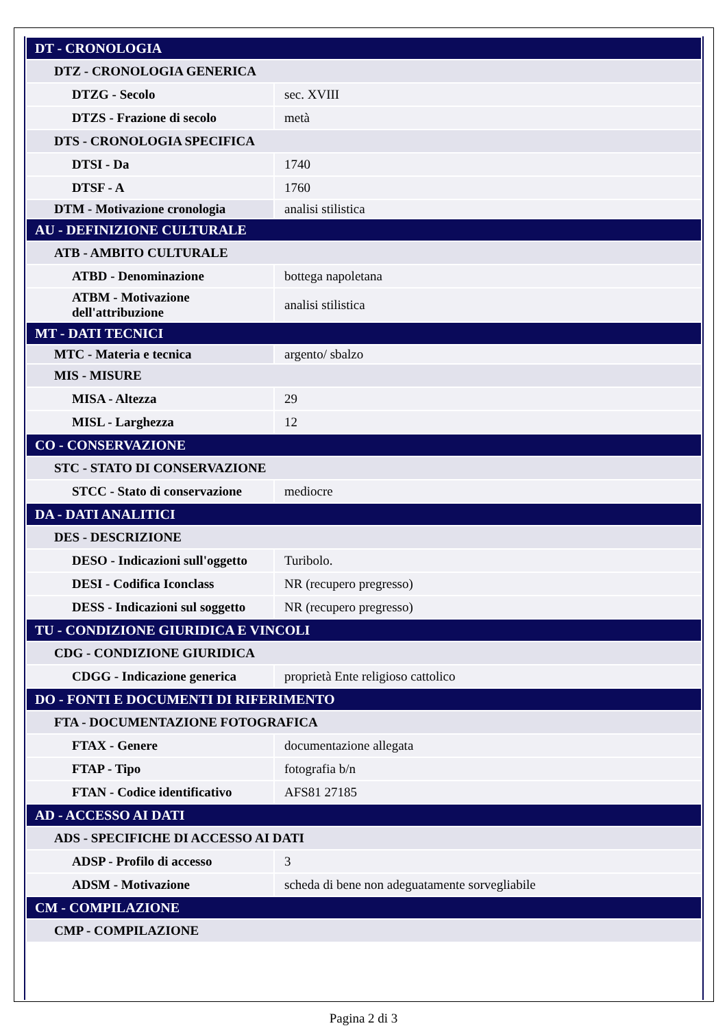| DT - CRONOLOGIA | |
| DTZ - CRONOLOGIA GENERICA | |
| DTZG - Secolo | sec. XVIII |
| DTZS - Frazione di secolo | metà |
| DTS - CRONOLOGIA SPECIFICA | |
| DTSI - Da | 1740 |
| DTSF - A | 1760 |
| DTM - Motivazione cronologia | analisi stilistica |
| AU - DEFINIZIONE CULTURALE | |
| ATB - AMBITO CULTURALE | |
| ATBD - Denominazione | bottega napoletana |
| ATBM - Motivazione dell'attribuzione | analisi stilistica |
| MT - DATI TECNICI | |
| MTC - Materia e tecnica | argento/ sbalzo |
| MIS - MISURE | |
| MISA - Altezza | 29 |
| MISL - Larghezza | 12 |
| CO - CONSERVAZIONE | |
| STC - STATO DI CONSERVAZIONE | |
| STCC - Stato di conservazione | mediocre |
| DA - DATI ANALITICI | |
| DES - DESCRIZIONE | |
| DESO - Indicazioni sull'oggetto | Turibolo. |
| DESI - Codifica Iconclass | NR (recupero pregresso) |
| DESS - Indicazioni sul soggetto | NR (recupero pregresso) |
| TU - CONDIZIONE GIURIDICA E VINCOLI | |
| CDG - CONDIZIONE GIURIDICA | |
| CDGG - Indicazione generica | proprietà Ente religioso cattolico |
| DO - FONTI E DOCUMENTI DI RIFERIMENTO | |
| FTA - DOCUMENTAZIONE FOTOGRAFICA | |
| FTAX - Genere | documentazione allegata |
| FTAP - Tipo | fotografia b/n |
| FTAN - Codice identificativo | AFS81 27185 |
| AD - ACCESSO AI DATI | |
| ADS - SPECIFICHE DI ACCESSO AI DATI | |
| ADSP - Profilo di accesso | 3 |
| ADSM - Motivazione | scheda di bene non adeguatamente sorvegliabile |
| CM - COMPILAZIONE | |
| CMP - COMPILAZIONE | |
Pagina 2 di 3